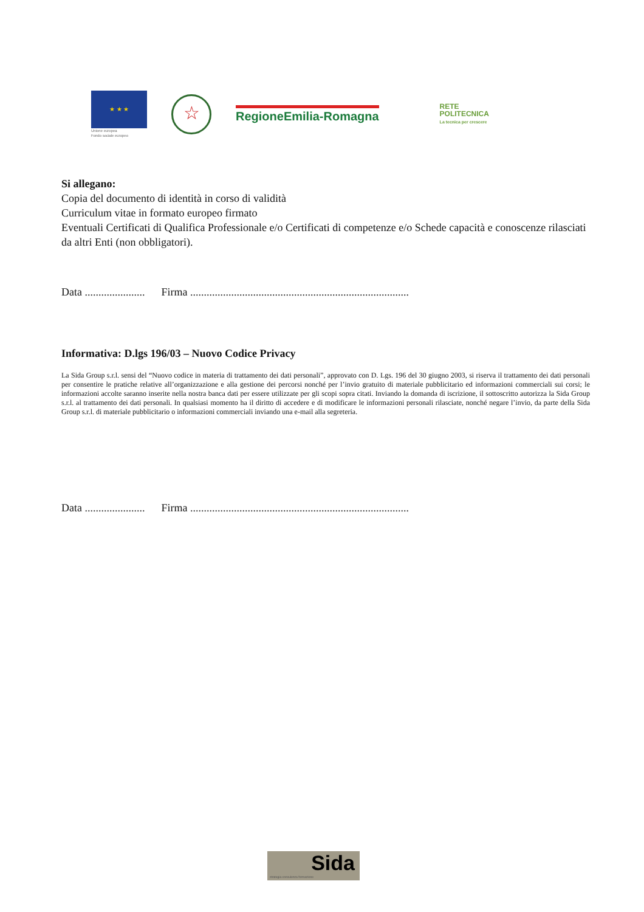★ ★ ★
Unione europea
Fondo sociale europeo
☆
RegioneEmilia-Romagna
RETE
POLITECNICA
La tecnica per crescere
Si allegano:
Copia del documento di identità in corso di validità
Curriculum vitae in formato europeo firmato
Eventuali Certificati di Qualifica Professionale e/o Certificati di competenze e/o Schede capacità e conoscenze rilasciati da altri Enti (non obbligatori).
Data ...................... Firma ................................................................................
Informativa: D.lgs 196/03 – Nuovo Codice Privacy
La Sida Group s.r.l. sensi del “Nuovo codice in materia di trattamento dei dati personali”, approvato con D. Lgs. 196 del 30 giugno 2003, si riserva il trattamento dei dati personali per consentire le pratiche relative all’organizzazione e alla gestione dei percorsi nonché per l’invio gratuito di materiale pubblicitario ed informazioni commerciali sui corsi; le informazioni accolte saranno inserite nella nostra banca dati per essere utilizzate per gli scopi sopra citati. Inviando la domanda di iscrizione, il sottoscritto autorizza la Sida Group s.r.l. al trattamento dei dati personali. In qualsiasi momento ha il diritto di accedere e di modificare le informazioni personali rilasciate, nonché negare l’invio, da parte della Sida Group s.r.l. di materiale pubblicitario o informazioni commerciali inviando una e-mail alla segreteria.
Data ...................... Firma ................................................................................
Sida
strategia consulenza formazione